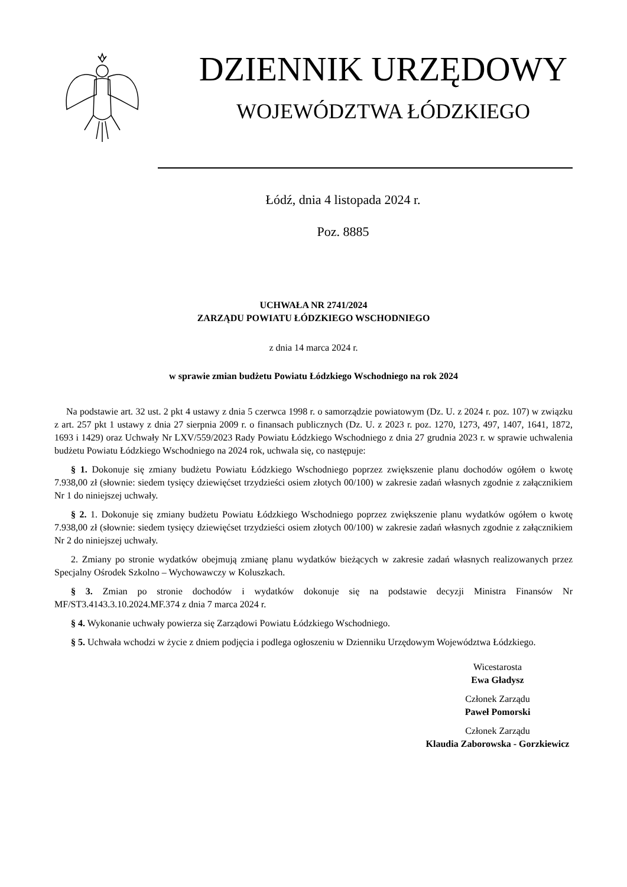DZIENNIK URZĘDOWY
WOJEWÓDZTWA ŁÓDZKIEGO
Łódź, dnia 4 listopada 2024 r.
Poz. 8885
UCHWAŁA NR 2741/2024
ZARZĄDU POWIATU ŁÓDZKIEGO WSCHODNIEGO
z dnia 14 marca 2024 r.
w sprawie zmian budżetu Powiatu Łódzkiego Wschodniego na rok 2024
Na podstawie art. 32 ust. 2 pkt 4 ustawy z dnia 5 czerwca 1998 r. o samorządzie powiatowym (Dz. U. z 2024 r. poz. 107) w związku z art. 257 pkt 1 ustawy z dnia 27 sierpnia 2009 r. o finansach publicznych (Dz. U. z 2023 r. poz. 1270, 1273, 497, 1407, 1641, 1872, 1693 i 1429) oraz Uchwały Nr LXV/559/2023 Rady Powiatu Łódzkiego Wschodniego z dnia 27 grudnia 2023 r. w sprawie uchwalenia budżetu Powiatu Łódzkiego Wschodniego na 2024 rok, uchwala się, co następuje:
§ 1. Dokonuje się zmiany budżetu Powiatu Łódzkiego Wschodniego poprzez zwiększenie planu dochodów ogółem o kwotę 7.938,00 zł (słownie: siedem tysięcy dziewięćset trzydzieści osiem złotych 00/100) w zakresie zadań własnych zgodnie z załącznikiem Nr 1 do niniejszej uchwały.
§ 2. 1. Dokonuje się zmiany budżetu Powiatu Łódzkiego Wschodniego poprzez zwiększenie planu wydatków ogółem o kwotę 7.938,00 zł (słownie: siedem tysięcy dziewięćset trzydzieści osiem złotych 00/100) w zakresie zadań własnych zgodnie z załącznikiem Nr 2 do niniejszej uchwały.
2. Zmiany po stronie wydatków obejmują zmianę planu wydatków bieżących w zakresie zadań własnych realizowanych przez Specjalny Ośrodek Szkolno – Wychowawczy w Koluszkach.
§ 3. Zmian po stronie dochodów i wydatków dokonuje się na podstawie decyzji Ministra Finansów Nr MF/ST3.4143.3.10.2024.MF.374 z dnia 7 marca 2024 r.
§ 4. Wykonanie uchwały powierza się Zarządowi Powiatu Łódzkiego Wschodniego.
§ 5. Uchwała wchodzi w życie z dniem podjęcia i podlega ogłoszeniu w Dzienniku Urzędowym Województwa Łódzkiego.
Wicestarosta
Ewa Gładysz
Członek Zarządu
Paweł Pomorski
Członek Zarządu
Klaudia Zaborowska - Gorzkiewicz